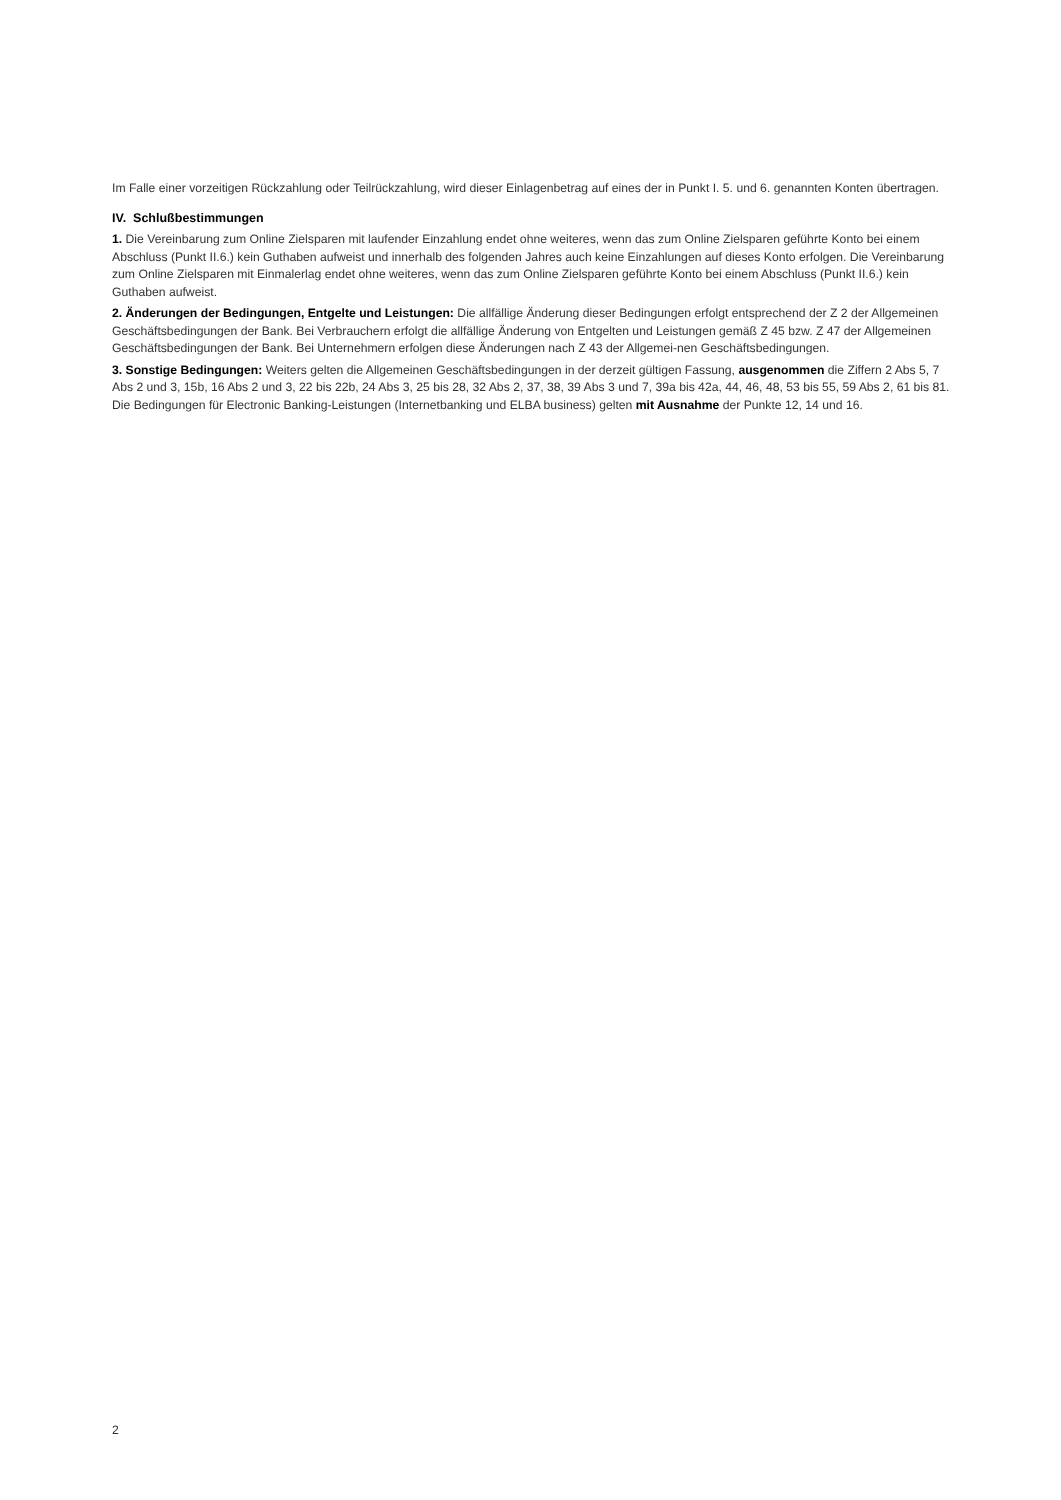Im Falle einer vorzeitigen Rückzahlung oder Teilrückzahlung, wird dieser Einlagenbetrag auf eines der in Punkt I. 5. und 6. genannten Konten übertragen.
IV. Schlußbestimmungen
1. Die Vereinbarung zum Online Zielsparen mit laufender Einzahlung endet ohne weiteres, wenn das zum Online Zielsparen geführte Konto bei einem Abschluss (Punkt II.6.) kein Guthaben aufweist und innerhalb des folgenden Jahres auch keine Einzahlungen auf dieses Konto erfolgen. Die Vereinbarung zum Online Zielsparen mit Einmalerlag endet ohne weiteres, wenn das zum Online Zielsparen geführte Konto bei einem Abschluss (Punkt II.6.) kein Guthaben aufweist.
2. Änderungen der Bedingungen, Entgelte und Leistungen: Die allfällige Änderung dieser Bedingungen erfolgt entsprechend der Z 2 der Allgemeinen Geschäftsbedingungen der Bank. Bei Verbrauchern erfolgt die allfällige Änderung von Entgelten und Leistungen gemäß Z 45 bzw. Z 47 der Allgemeinen Geschäftsbedingungen der Bank. Bei Unternehmern erfolgen diese Änderungen nach Z 43 der Allgemei-nen Geschäftsbedingungen.
3. Sonstige Bedingungen: Weiters gelten die Allgemeinen Geschäftsbedingungen in der derzeit gültigen Fassung, ausgenommen die Ziffern 2 Abs 5, 7 Abs 2 und 3, 15b, 16 Abs 2 und 3, 22 bis 22b, 24 Abs 3, 25 bis 28, 32 Abs 2, 37, 38, 39 Abs 3 und 7, 39a bis 42a, 44, 46, 48, 53 bis 55, 59 Abs 2, 61 bis 81. Die Bedingungen für Electronic Banking-Leistungen (Internetbanking und ELBA business) gelten mit Ausnahme der Punkte 12, 14 und 16.
2